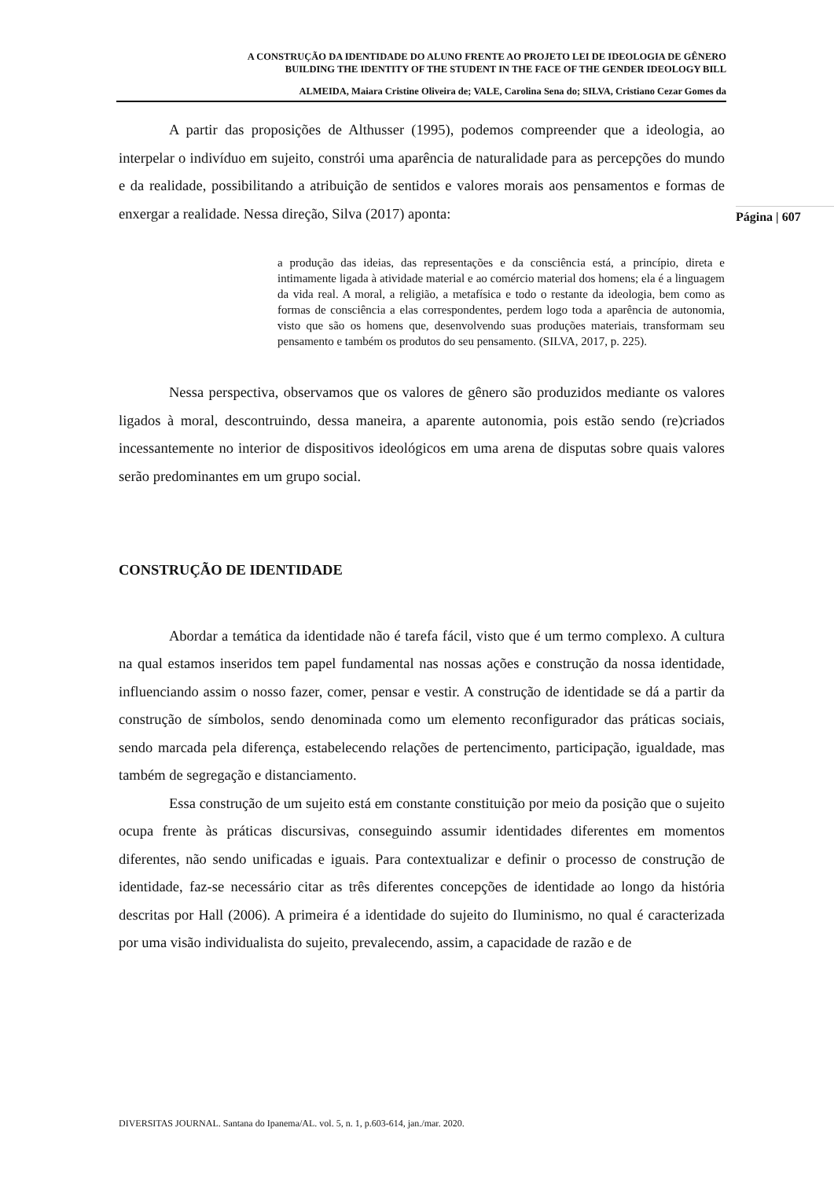A CONSTRUÇÃO DA IDENTIDADE DO ALUNO FRENTE AO PROJETO LEI DE IDEOLOGIA DE GÊNERO
BUILDING THE IDENTITY OF THE STUDENT IN THE FACE OF THE GENDER IDEOLOGY BILL
ALMEIDA, Maiara Cristine Oliveira de; VALE, Carolina Sena do; SILVA, Cristiano Cezar Gomes da
Página | 607
A partir das proposições de Althusser (1995), podemos compreender que a ideologia, ao interpelar o indivíduo em sujeito, constrói uma aparência de naturalidade para as percepções do mundo e da realidade, possibilitando a atribuição de sentidos e valores morais aos pensamentos e formas de enxergar a realidade. Nessa direção, Silva (2017) aponta:
a produção das ideias, das representações e da consciência está, a princípio, direta e intimamente ligada à atividade material e ao comércio material dos homens; ela é a linguagem da vida real. A moral, a religião, a metafísica e todo o restante da ideologia, bem como as formas de consciência a elas correspondentes, perdem logo toda a aparência de autonomia, visto que são os homens que, desenvolvendo suas produções materiais, transformam seu pensamento e também os produtos do seu pensamento. (SILVA, 2017, p. 225).
Nessa perspectiva, observamos que os valores de gênero são produzidos mediante os valores ligados à moral, descontruindo, dessa maneira, a aparente autonomia, pois estão sendo (re)criados incessantemente no interior de dispositivos ideológicos em uma arena de disputas sobre quais valores serão predominantes em um grupo social.
CONSTRUÇÃO DE IDENTIDADE
Abordar a temática da identidade não é tarefa fácil, visto que é um termo complexo. A cultura na qual estamos inseridos tem papel fundamental nas nossas ações e construção da nossa identidade, influenciando assim o nosso fazer, comer, pensar e vestir. A construção de identidade se dá a partir da construção de símbolos, sendo denominada como um elemento reconfigurador das práticas sociais, sendo marcada pela diferença, estabelecendo relações de pertencimento, participação, igualdade, mas também de segregação e distanciamento.
Essa construção de um sujeito está em constante constituição por meio da posição que o sujeito ocupa frente às práticas discursivas, conseguindo assumir identidades diferentes em momentos diferentes, não sendo unificadas e iguais. Para contextualizar e definir o processo de construção de identidade, faz-se necessário citar as três diferentes concepções de identidade ao longo da história descritas por Hall (2006). A primeira é a identidade do sujeito do Iluminismo, no qual é caracterizada por uma visão individualista do sujeito, prevalecendo, assim, a capacidade de razão e de
DIVERSITAS JOURNAL. Santana do Ipanema/AL. vol. 5, n. 1, p.603-614, jan./mar. 2020.